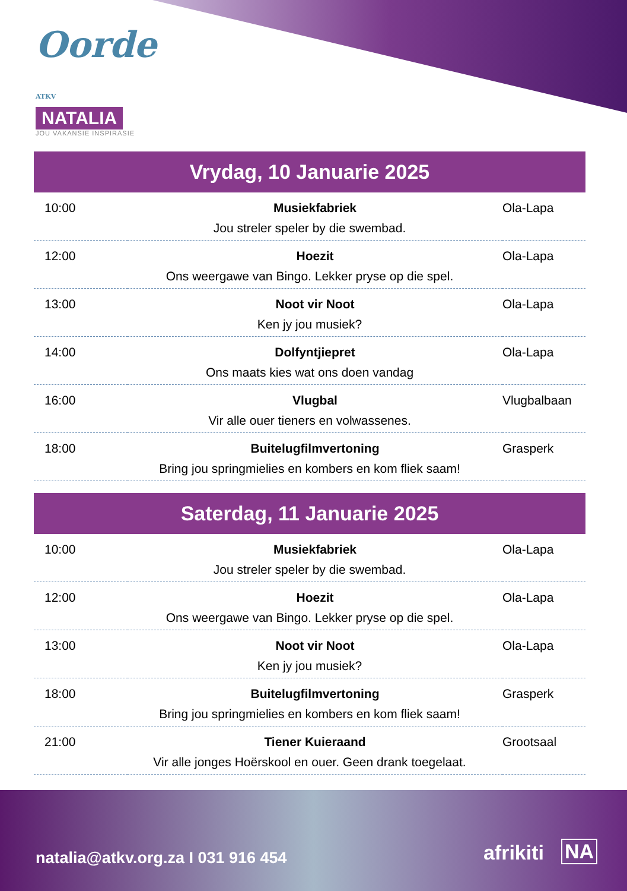Oorde ATKV
NATALIA
JOU VAKANSIE INSPIRASIE
Vrydag, 10 Januarie 2025
| 10:00 | Musiekfabriek | Ola-Lapa |
| Jou streler speler by die swembad. | | |
| 12:00 | Hoezit | Ola-Lapa |
| Ons weergawe van Bingo. Lekker pryse op die spel. | | |
| 13:00 | Noot vir Noot | Ola-Lapa |
| Ken jy jou musiek? | | |
| 14:00 | Dolfyntjiepret | Ola-Lapa |
| Ons maats kies wat ons doen vandag | | |
| 16:00 | Vlugbal | Vlugbalbaan |
| Vir alle ouer tieners en volwassenes. | | |
| 18:00 | Buitelugfilmvertoning | Grasperk |
| Bring jou springmielies en kombers en kom fliek saam! | | |
Saterdag, 11 Januarie 2025
| 10:00 | Musiekfabriek | Ola-Lapa |
| Jou streler speler by die swembad. | | |
| 12:00 | Hoezit | Ola-Lapa |
| Ons weergawe van Bingo. Lekker pryse op die spel. | | |
| 13:00 | Noot vir Noot | Ola-Lapa |
| Ken jy jou musiek? | | |
| 18:00 | Buitelugfilmvertoning | Grasperk |
| Bring jou springmielies en kombers en kom fliek saam! | | |
| 21:00 | Tiener Kuieraand | Grootsaal |
| Vir alle jonges Hoërskool en ouer. Geen drank toegelaat. | | |
natalia@atkv.org.za I 031 916 454
afrikiti NA